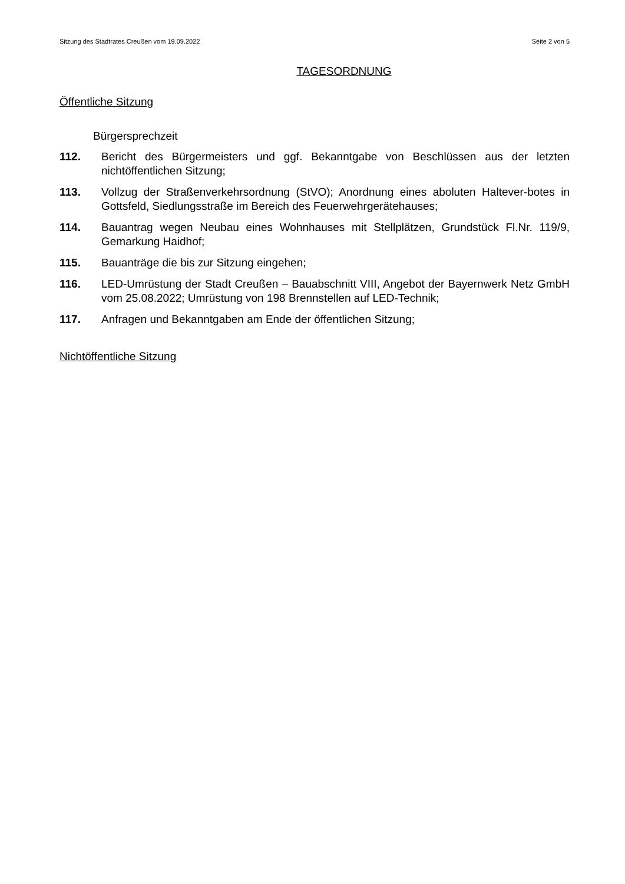Sitzung des Stadtrates Creußen vom 19.09.2022 Seite 2 von 5
TAGESORDNUNG
Öffentliche Sitzung
Bürgersprechzeit
112. Bericht des Bürgermeisters und ggf. Bekanntgabe von Beschlüssen aus der letzten nichtöffentlichen Sitzung;
113. Vollzug der Straßenverkehrsordnung (StVO); Anordnung eines aboluten Haltever-botes in Gottsfeld, Siedlungsstraße im Bereich des Feuerwehrgerätehauses;
114. Bauantrag wegen Neubau eines Wohnhauses mit Stellplätzen, Grundstück Fl.Nr. 119/9, Gemarkung Haidhof;
115. Bauanträge die bis zur Sitzung eingehen;
116. LED-Umrüstung der Stadt Creußen – Bauabschnitt VIII, Angebot der Bayernwerk Netz GmbH vom 25.08.2022; Umrüstung von 198 Brennstellen auf LED-Technik;
117. Anfragen und Bekanntgaben am Ende der öffentlichen Sitzung;
Nichtöffentliche Sitzung